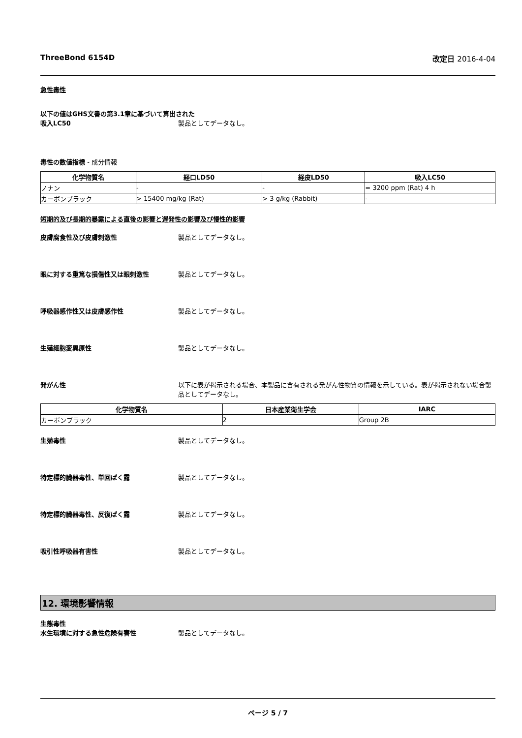ThreeBond 6154D 改定日 2016-4-04
急性毒性
以下の値はGHS文書の第3.1章に基づいて算出された
吸入LC50 製品としてデータなし。
毒性の数値指標 - 成分情報
| 化学物質名 | 経口LD50 | 経皮LD50 | 吸入LC50 |
| --- | --- | --- | --- |
| ノナン | - | - | = 3200 ppm (Rat) 4 h |
| カーボンブラック | > 15400 mg/kg (Rat) | > 3 g/kg (Rabbit) | - |
短期的及び長期的暴露による直後の影響と遅発性の影響及び慢性的影響
皮膚腐食性及び皮膚刺激性 製品としてデータなし。
眼に対する重篤な損傷性又は眼刺激性 製品としてデータなし。
呼吸器感作性又は皮膚感作性 製品としてデータなし。
生殖細胞変異原性 製品としてデータなし。
発がん性 以下に表が掲示される場合、本製品に含有される発がん性物質の情報を示している。表が掲示されない場合製品としてデータなし。
| 化学物質名 | 日本産業衛生学会 | IARC |
| --- | --- | --- |
| カーボンブラック | 2 | Group 2B |
生殖毒性 製品としてデータなし。
特定標的臓器毒性、単回ばく露 製品としてデータなし。
特定標的臓器毒性、反復ばく露 製品としてデータなし。
吸引性呼吸器有害性 製品としてデータなし。
12. 環境影響情報
生態毒性
水生環境に対する急性危険有害性 製品としてデータなし。
ページ 5 / 7